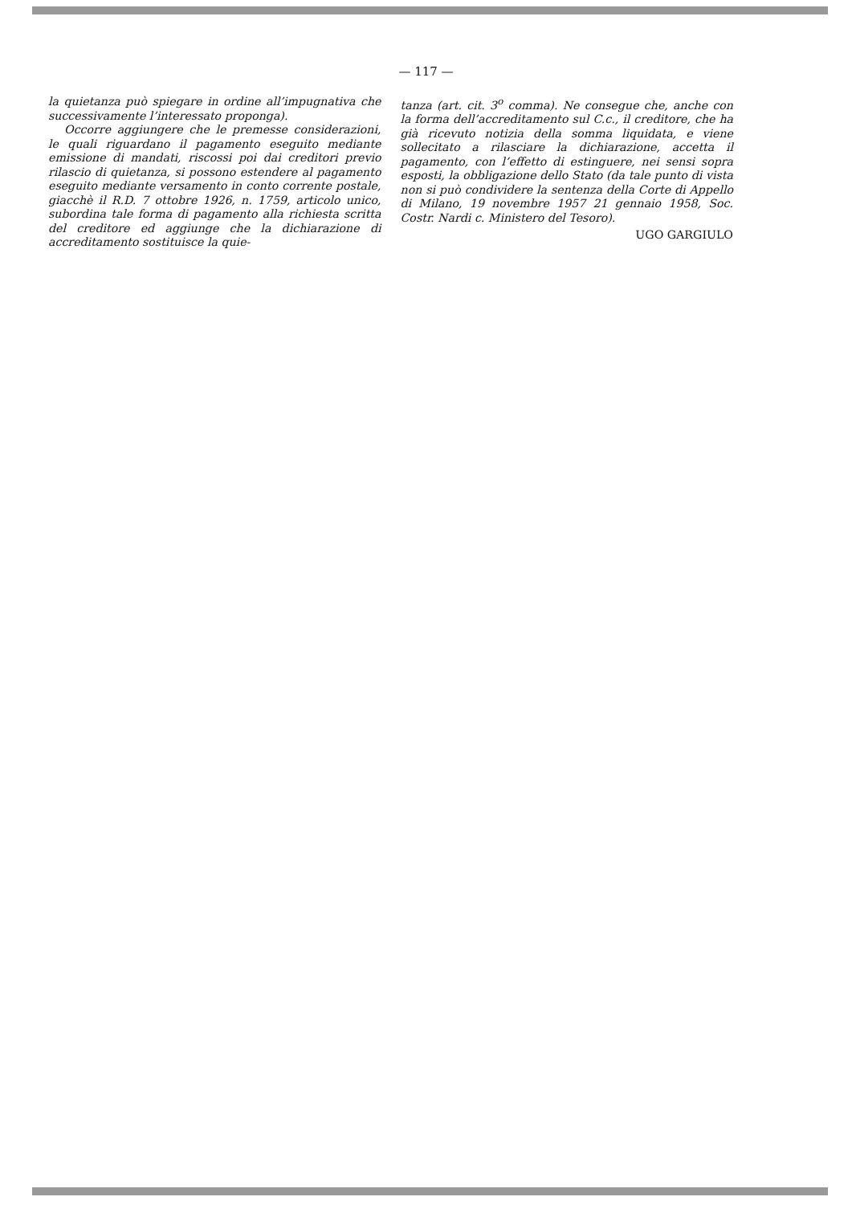— 117 —
la quietanza può spiegare in ordine all’impugnativa che successivamente l’interessato proponga).
Occorre aggiungere che le premesse considerazioni, le quali riguardano il pagamento eseguito mediante emissione di mandati, riscossi poi dai creditori previo rilascio di quietanza, si possono estendere al pagamento eseguito mediante versamento in conto corrente postale, giacchè il R.D. 7 ottobre 1926, n. 1759, articolo unico, subordina tale forma di pagamento alla richiesta scritta del creditore ed aggiunge che la dichiarazione di accreditamento sostituisce la quie-
tanza (art. cit. 3<sup>o</sup> comma). Ne consegue che, anche con la forma dell’accreditamento sul C.c., il creditore, che ha già ricevuto notizia della somma liquidata, e viene sollecitato a rilasciare la dichiarazione, accetta il pagamento, con l’effetto di estinguere, nei sensi sopra esposti, la obbligazione dello Stato (da tale punto di vista non si può condividere la sentenza della Corte di Appello di Milano, 19 novembre 1957 21 gennaio 1958, Soc. Costr. Nardi c. Ministero del Tesoro).
UGO GARGIULO